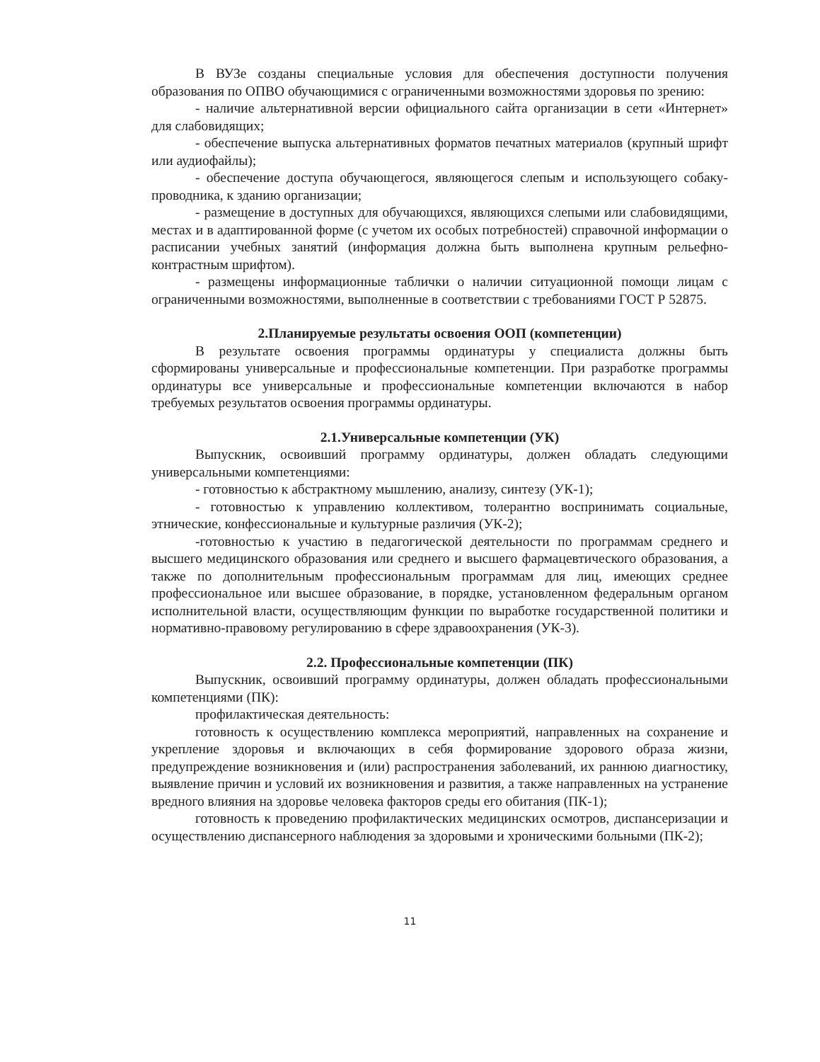В ВУЗе созданы специальные условия для обеспечения доступности получения образования по ОПВО обучающимися с ограниченными возможностями здоровья по зрению:
- наличие альтернативной версии официального сайта организации в сети «Интернет» для слабовидящих;
- обеспечение выпуска альтернативных форматов печатных материалов (крупный шрифт или аудиофайлы);
- обеспечение доступа обучающегося, являющегося слепым и использующего собаку-проводника, к зданию организации;
- размещение в доступных для обучающихся, являющихся слепыми или слабовидящими, местах и в адаптированной форме (с учетом их особых потребностей) справочной информации о расписании учебных занятий (информация должна быть выполнена крупным рельефно-контрастным шрифтом).
- размещены информационные таблички о наличии ситуационной помощи лицам с ограниченными возможностями, выполненные в соответствии с требованиями ГОСТ Р 52875.
2.Планируемые результаты освоения ООП (компетенции)
В результате освоения программы ординатуры у специалиста должны быть сформированы универсальные и профессиональные компетенции. При разработке программы ординатуры все универсальные и профессиональные компетенции включаются в набор требуемых результатов освоения программы ординатуры.
2.1.Универсальные компетенции (УК)
Выпускник, освоивший программу ординатуры, должен обладать следующими универсальными компетенциями:
- готовностью к абстрактному мышлению, анализу, синтезу (УК-1);
- готовностью к управлению коллективом, толерантно воспринимать социальные, этнические, конфессиональные и культурные различия (УК-2);
-готовностью к участию в педагогической деятельности по программам среднего и высшего медицинского образования или среднего и высшего фармацевтического образования, а также по дополнительным профессиональным программам для лиц, имеющих среднее профессиональное или высшее образование, в порядке, установленном федеральным органом исполнительной власти, осуществляющим функции по выработке государственной политики и нормативно-правовому регулированию в сфере здравоохранения (УК-3).
2.2. Профессиональные компетенции (ПК)
Выпускник, освоивший программу ординатуры, должен обладать профессиональными компетенциями (ПК):
профилактическая деятельность:
готовность к осуществлению комплекса мероприятий, направленных на сохранение и укрепление здоровья и включающих в себя формирование здорового образа жизни, предупреждение возникновения и (или) распространения заболеваний, их раннюю диагностику, выявление причин и условий их возникновения и развития, а также направленных на устранение вредного влияния на здоровье человека факторов среды его обитания (ПК-1);
готовность к проведению профилактических медицинских осмотров, диспансеризации и осуществлению диспансерного наблюдения за здоровыми и хроническими больными (ПК-2);
11